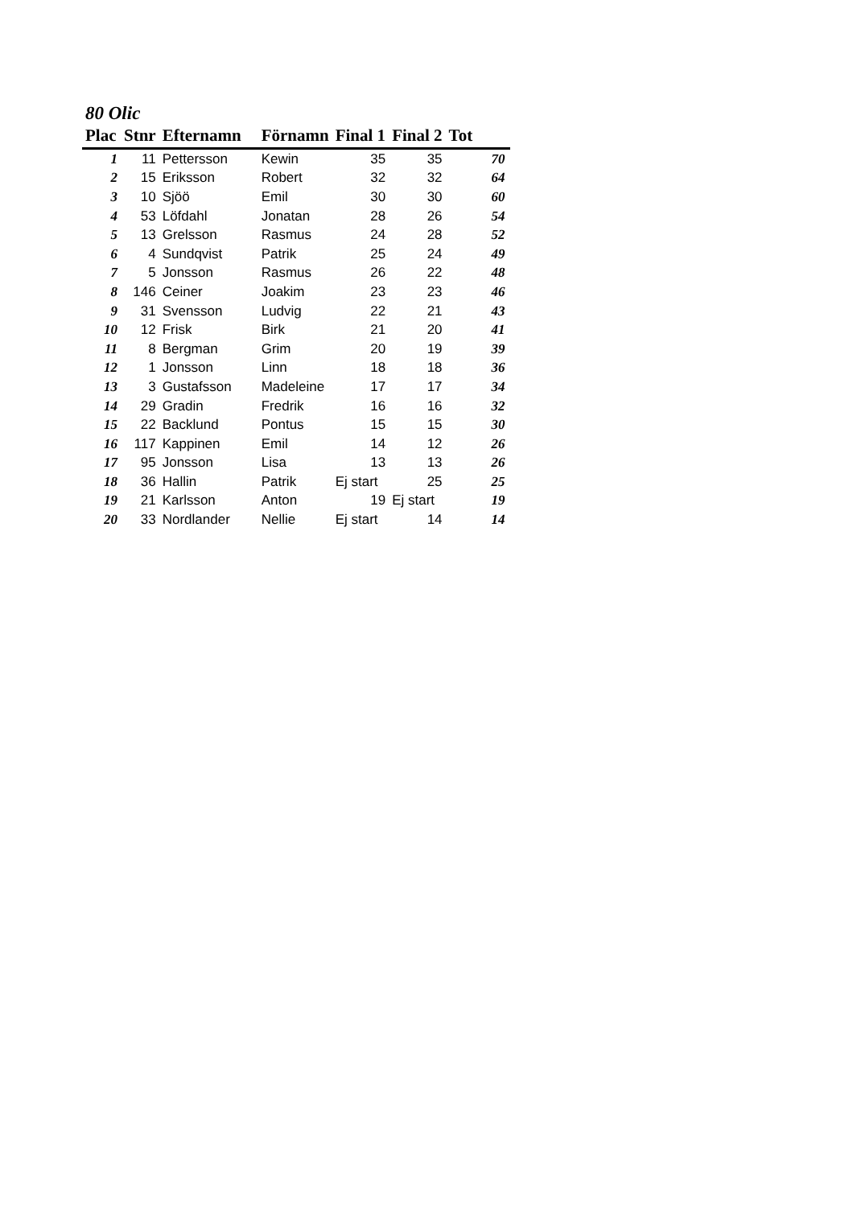80 Olic
| Plac | Stnr | Efternamn | Förnamn | Final 1 | Final 2 | Tot |
| --- | --- | --- | --- | --- | --- | --- |
| 1 | 11 | Pettersson | Kewin | 35 | 35 | 70 |
| 2 | 15 | Eriksson | Robert | 32 | 32 | 64 |
| 3 | 10 | Sjöö | Emil | 30 | 30 | 60 |
| 4 | 53 | Löfdahl | Jonatan | 28 | 26 | 54 |
| 5 | 13 | Grelsson | Rasmus | 24 | 28 | 52 |
| 6 | 4 | Sundqvist | Patrik | 25 | 24 | 49 |
| 7 | 5 | Jonsson | Rasmus | 26 | 22 | 48 |
| 8 | 146 | Ceiner | Joakim | 23 | 23 | 46 |
| 9 | 31 | Svensson | Ludvig | 22 | 21 | 43 |
| 10 | 12 | Frisk | Birk | 21 | 20 | 41 |
| 11 | 8 | Bergman | Grim | 20 | 19 | 39 |
| 12 | 1 | Jonsson | Linn | 18 | 18 | 36 |
| 13 | 3 | Gustafsson | Madeleine | 17 | 17 | 34 |
| 14 | 29 | Gradin | Fredrik | 16 | 16 | 32 |
| 15 | 22 | Backlund | Pontus | 15 | 15 | 30 |
| 16 | 117 | Kappinen | Emil | 14 | 12 | 26 |
| 17 | 95 | Jonsson | Lisa | 13 | 13 | 26 |
| 18 | 36 | Hallin | Patrik | Ej start | 25 | 25 |
| 19 | 21 | Karlsson | Anton | 19 | Ej start | 19 |
| 20 | 33 | Nordlander | Nellie | Ej start | 14 | 14 |